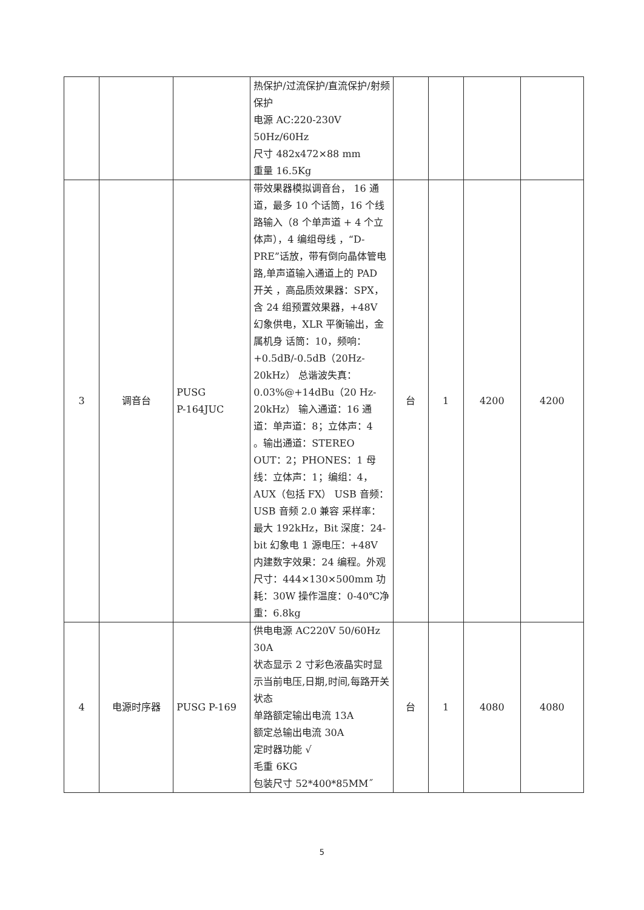| | | | 热保护/过流保护/直流保护/射频保护 电源 AC:220-230V 50Hz/60Hz 尺寸 482x472×88 mm 重量 16.5Kg | | | | |
| 3 | 调音台 | PUSG P-164JUC | 带效果器模拟调音台， 16 通道，最多 10 个话筒，16 个线路输入（8 个单声道 + 4 个立体声），4 编组母线 ，“D-PRE”话放，带有倒向晶体管电路,单声道输入通道上的 PAD 开关 ，高品质效果器：SPX，含 24 组预置效果器，+48V 幻象供电，XLR 平衡输出，金属机身 话筒：10，频响：+0.5dB/-0.5dB（20Hz-20kHz） 总谐波失真：0.03%@+14dBu（20 Hz-20kHz） 输入通道：16 通道：单声道：8；立体声：4 。输出通道：STEREO OUT：2；PHONES：1 母线：立体声：1；编组：4，AUX（包括 FX） USB 音频：USB 音频 2.0 兼容 采样率：最大 192kHz，Bit 深度：24-bit 幻象电 1 源电压：+48V 内建数字效果：24 编程。外观尺寸：444×130×500mm 功耗：30W 操作温度：0-40℃净重：6.8kg | 台 | 1 | 4200 | 4200 |
| 4 | 电源时序器 | PUSG P-169 | 供电电源 AC220V 50/60Hz 30A 状态显示 2 寸彩色液晶实时显示当前电压,日期,时间,每路开关状态 单路额定输出电流 13A 额定总输出电流 30A 定时器功能 √ 毛重 6KG 包装尺寸 52*400*85MM˝ | 台 | 1 | 4080 | 4080 |
5